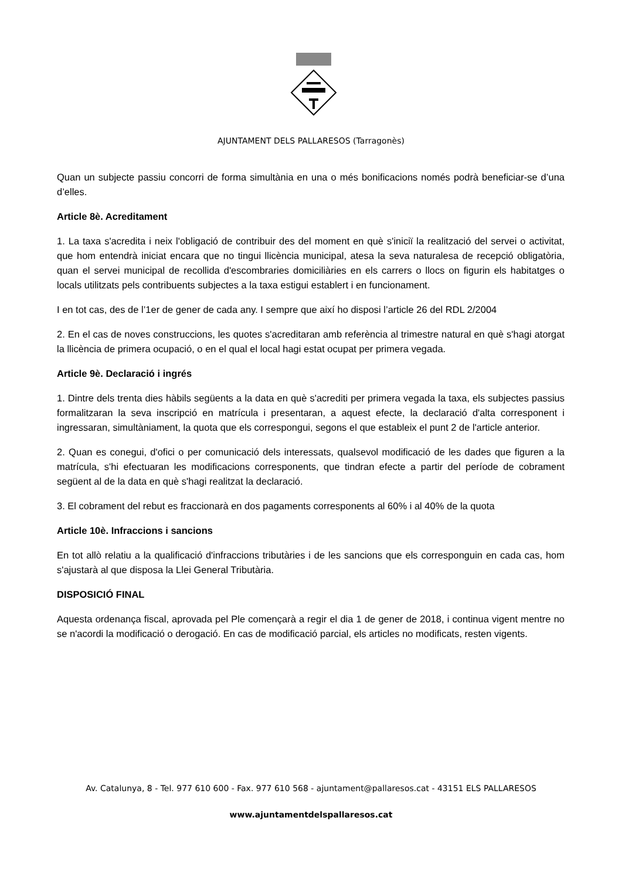AJUNTAMENT DELS PALLARESOS (Tarragonès)
Quan un subjecte passiu concorri de forma simultània en una o més bonificacions només podrà beneficiar-se d’una d’elles.
Article 8è. Acreditament
1. La taxa s'acredita i neix l'obligació de contribuir des del moment en què s'iniciï la realització del servei o activitat, que hom entendrà iniciat encara que no tingui llicència municipal, atesa la seva naturalesa de recepció obligatòria, quan el servei municipal de recollida d'escombraries domiciliàries en els carrers o llocs on figurin els habitatges o locals utilitzats pels contribuents subjectes a la taxa estigui establert i en funcionament.
I en tot cas, des de l’1er de gener de cada any. I sempre que així ho disposi l’article 26 del RDL 2/2004
2. En el cas de noves construccions, les quotes s'acreditaran amb referència al trimestre natural en què s'hagi atorgat la llicència de primera ocupació, o en el qual el local hagi estat ocupat per primera vegada.
Article 9è. Declaració i ingrés
1. Dintre dels trenta dies hàbils següents a la data en què s'acrediti per primera vegada la taxa, els subjectes passius formalitzaran la seva inscripció en matrícula i presentaran, a aquest efecte, la declaració d'alta corresponent i ingressaran, simultàniament, la quota que els correspongui, segons el que estableix el punt 2 de l'article anterior.
2. Quan es conegui, d'ofici o per comunicació dels interessats, qualsevol modificació de les dades que figuren a la matrícula, s'hi efectuaran les modificacions corresponents, que tindran efecte a partir del període de cobrament següent al de la data en què s'hagi realitzat la declaració.
3. El cobrament del rebut es fraccionarà en dos pagaments corresponents al 60% i al 40% de la quota
Article 10è. Infraccions i sancions
En tot allò relatiu a la qualificació d'infraccions tributàries i de les sancions que els corresponguin en cada cas, hom s'ajustarà al que disposa la Llei General Tributària.
DISPOSICIÓ FINAL
Aquesta ordenança fiscal, aprovada pel Ple començarà a regir el dia 1 de gener de 2018, i continua vigent mentre no se n'acordi la modificació o derogació. En cas de modificació parcial, els articles no modificats, resten vigents.
Av. Catalunya, 8 - Tel. 977 610 600 - Fax. 977 610 568 - ajuntament@pallaresos.cat - 43151 ELS PALLARESOS
www.ajuntamentdelspallaresos.cat